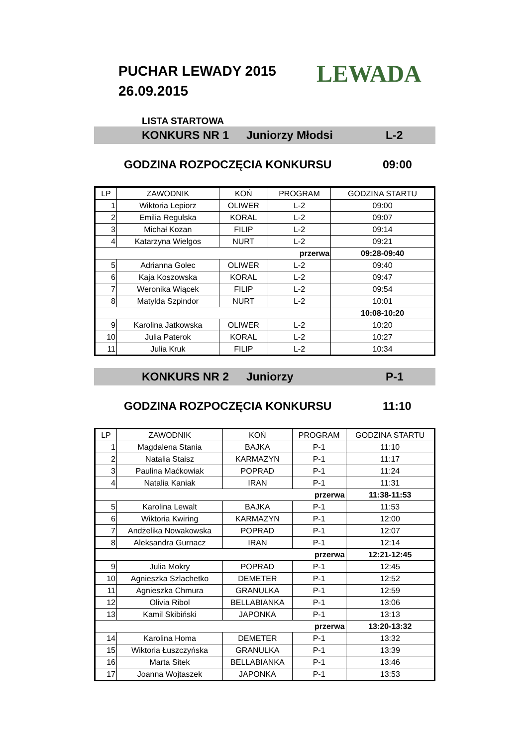PUCHAR LEWADY 2015
26.09.2015
LEWADA
LISTA STARTOWA
KONKURS NR 1 Juniorzy Młodsi L-2
GODZINA ROZPOCZĘCIA KONKURSU 09:00
| LP | ZAWODNIK | KOŃ | PROGRAM | GODZINA STARTU |
| --- | --- | --- | --- | --- |
| 1 | Wiktoria Lepiorz | OLIWER | L-2 | 09:00 |
| 2 | Emilia Regulska | KORAL | L-2 | 09:07 |
| 3 | Michał Kozan | FILIP | L-2 | 09:14 |
| 4 | Katarzyna Wielgos | NURT | L-2 | 09:21 |
| przerwa | | | | 09:28-09:40 |
| 5 | Adrianna Golec | OLIWER | L-2 | 09:40 |
| 6 | Kaja Koszowska | KORAL | L-2 | 09:47 |
| 7 | Weronika Wiącek | FILIP | L-2 | 09:54 |
| 8 | Matylda Szpindor | NURT | L-2 | 10:01 |
| | | | | 10:08-10:20 |
| 9 | Karolina Jatkowska | OLIWER | L-2 | 10:20 |
| 10 | Julia Paterok | KORAL | L-2 | 10:27 |
| 11 | Julia Kruk | FILIP | L-2 | 10:34 |
KONKURS NR 2 Juniorzy P-1
GODZINA ROZPOCZĘCIA KONKURSU 11:10
| LP | ZAWODNIK | KOŃ | PROGRAM | GODZINA STARTU |
| --- | --- | --- | --- | --- |
| 1 | Magdalena Stania | BAJKA | P-1 | 11:10 |
| 2 | Natalia Staisz | KARMAZYN | P-1 | 11:17 |
| 3 | Paulina Maćkowiak | POPRAD | P-1 | 11:24 |
| 4 | Natalia Kaniak | IRAN | P-1 | 11:31 |
| przerwa | | | | 11:38-11:53 |
| 5 | Karolina Lewalt | BAJKA | P-1 | 11:53 |
| 6 | Wiktoria Kwiring | KARMAZYN | P-1 | 12:00 |
| 7 | Andżelika Nowakowska | POPRAD | P-1 | 12:07 |
| 8 | Aleksandra Gurnacz | IRAN | P-1 | 12:14 |
| przerwa | | | | 12:21-12:45 |
| 9 | Julia Mokry | POPRAD | P-1 | 12:45 |
| 10 | Agnieszka Szlachetko | DEMETER | P-1 | 12:52 |
| 11 | Agnieszka Chmura | GRANULKA | P-1 | 12:59 |
| 12 | Olivia Ribol | BELLABIANKA | P-1 | 13:06 |
| 13 | Kamil Skibiński | JAPONKA | P-1 | 13:13 |
| przerwa | | | | 13:20-13:32 |
| 14 | Karolina Homa | DEMETER | P-1 | 13:32 |
| 15 | Wiktoria Łuszczyńska | GRANULKA | P-1 | 13:39 |
| 16 | Marta Sitek | BELLABIANKA | P-1 | 13:46 |
| 17 | Joanna Wojtaszek | JAPONKA | P-1 | 13:53 |